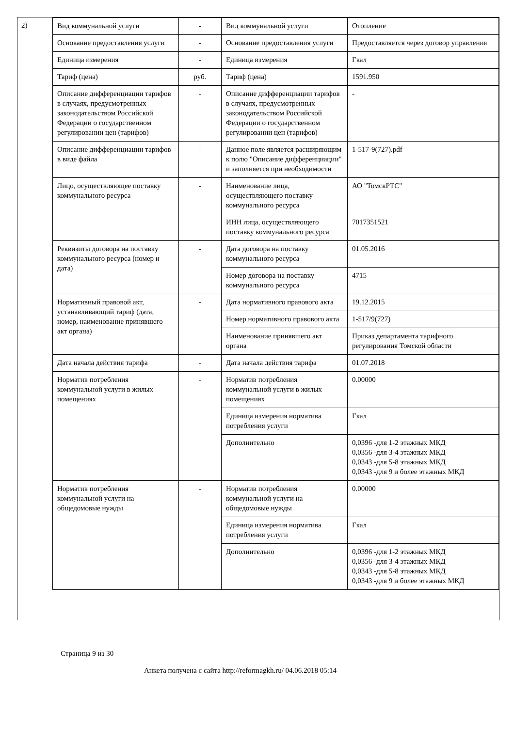2)
| Вид коммунальной услуги | - | Вид коммунальной услуги | Отопление |
| Основание предоставления услуги | - | Основание предоставления услуги | Предоставляется через договор управления |
| Единица измерения | - | Единица измерения | Гкал |
| Тариф (цена) | руб. | Тариф (цена) | 1591.950 |
| Описание дифференциации тарифов в случаях, предусмотренных законодательством Российской Федерации о государственном регулировании цен (тарифов) | - | Описание дифференциации тарифов в случаях, предусмотренных законодательством Российской Федерации о государственном регулировании цен (тарифов) | - |
| Описание дифференциации тарифов в виде файла | - | Данное поле является расширяющим к полю "Описание дифференциации" и заполняется при необходимости | 1-517-9(727).pdf |
| Лицо, осуществляющее поставку коммунального ресурса | - | Наименование лица, осуществляющего поставку коммунального ресурса | АО "ТомскРТС" |
| | | ИНН лица, осуществляющего поставку коммунального ресурса | 7017351521 |
| Реквизиты договора на поставку коммунального ресурса (номер и дата) | - | Дата договора на поставку коммунального ресурса | 01.05.2016 |
| | | Номер договора на поставку коммунального ресурса | 4715 |
| Нормативный правовой акт, устанавливающий тариф (дата, номер, наименование принявшего акт органа) | - | Дата нормативного правового акта | 19.12.2015 |
| | | Номер нормативного правового акта | 1-517/9(727) |
| | | Наименование принявшего акт органа | Приказ департамента тарифного регулирования Томской области |
| Дата начала действия тарифа | - | Дата начала действия тарифа | 01.07.2018 |
| Норматив потребления коммунальной услуги в жилых помещениях | - | Норматив потребления коммунальной услуги в жилых помещениях | 0.00000 |
| | | Единица измерения норматива потребления услуги | Гкал |
| | | Дополнительно | 0,0396 -для 1-2 этажных МКД 0,0356 -для 3-4 этажных МКД 0,0343 -для 5-8 этажных МКД 0,0343 -для 9 и более этажных МКД |
| Норматив потребления коммунальной услуги на общедомовые нужды | - | Норматив потребления коммунальной услуги на общедомовые нужды | 0.00000 |
| | | Единица измерения норматива потребления услуги | Гкал |
| | | Дополнительно | 0,0396 -для 1-2 этажных МКД 0,0356 -для 3-4 этажных МКД 0,0343 -для 5-8 этажных МКД 0,0343 -для 9 и более этажных МКД |
Страница 9 из 30
Анкета получена с сайта http://reformagkh.ru/ 04.06.2018 05:14